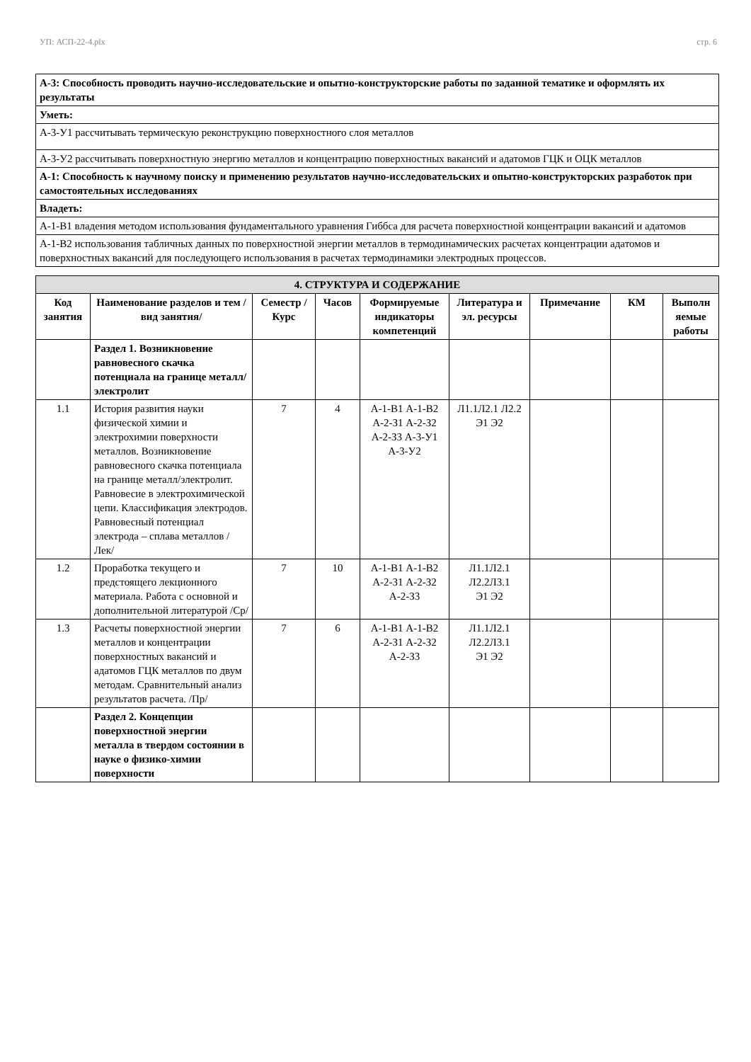УП: АСП-22-4.plx стр. 6
| А-3: Способность проводить научно-исследовательские и опытно-конструкторские работы по заданной тематике и оформлять их результаты |
| Уметь: |
| А-3-У1 рассчитывать термическую реконструкцию поверхностного слоя металлов |
| А-3-У2 рассчитывать поверхностную энергию металлов и концентрацию поверхностных вакансий и адатомов ГЦК и ОЦК металлов |
| А-1: Способность к научному поиску и применению результатов научно-исследовательских и опытно-конструкторских разработок при самостоятельных исследованиях |
| Владеть: |
| А-1-В1 владения методом использования фундаментального уравнения Гиббса для расчета поверхностной концентрации вакансий и адатомов |
| А-1-В2 использования табличных данных по поверхностной энергии металлов в термодинамических расчетах концентрации адатомов и поверхностных вакансий для последующего использования в расчетах термодинамики электродных процессов. |
| 4. СТРУКТУРА И СОДЕРЖАНИЕ | | | | | | | | |
| Код занятия | Наименование разделов и тем /вид занятия/ | Семестр / Курс | Часов | Формируемые индикаторы компетенций | Литература и эл. ресурсы | Примечание | КМ | Выполн яемые работы |
| | Раздел 1. Возникновение равновесного скачка потенциала на границе металл/электролит | | | | | | | |
| 1.1 | История развития науки физической химии и электрохимии поверхности металлов. Возникновение равновесного скачка потенциала на границе металл/электролит. Равновесие в электрохимической цепи. Классификация электродов. Равновесный потенциал электрода – сплава металлов /Лек/ | 7 | 4 | А-1-В1 А-1-В2 А-2-З1 А-2-З2 А-2-З3 А-3-У1 А-3-У2 | Л1.1Л2.1 Л2.2 Э1 Э2 | | | |
| 1.2 | Проработка текущего и предстоящего лекционного материала. Работа с основной и дополнительной литературой /Ср/ | 7 | 10 | А-1-В1 А-1-В2 А-2-З1 А-2-З2 А-2-З3 | Л1.1Л2.1 Л2.2Л3.1 Э1 Э2 | | | |
| 1.3 | Расчеты поверхностной энергии металлов и концентрации поверхностных вакансий и адатомов ГЦК металлов по двум методам. Сравнительный анализ результатов расчета. /Пр/ | 7 | 6 | А-1-В1 А-1-В2 А-2-З1 А-2-З2 А-2-З3 | Л1.1Л2.1 Л2.2Л3.1 Э1 Э2 | | | |
| | Раздел 2. Концепции поверхностной энергии металла в твердом состоянии в науке о физико-химии поверхности | | | | | | | |